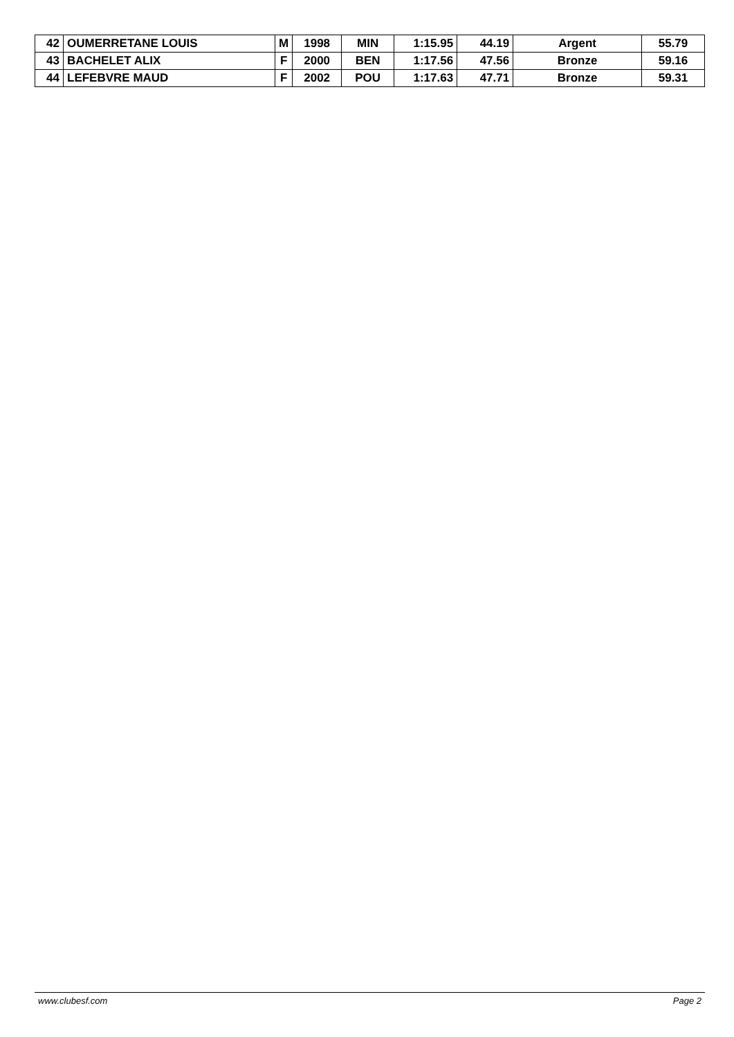| 42 | OUMERRETANE LOUIS | M | 1998 | MIN | 1:15.95 | 44.19 | Argent | 55.79 |
| 43 | BACHELET ALIX | F | 2000 | BEN | 1:17.56 | 47.56 | Bronze | 59.16 |
| 44 | LEFEBVRE MAUD | F | 2002 | POU | 1:17.63 | 47.71 | Bronze | 59.31 |
www.clubesf.com Page 2